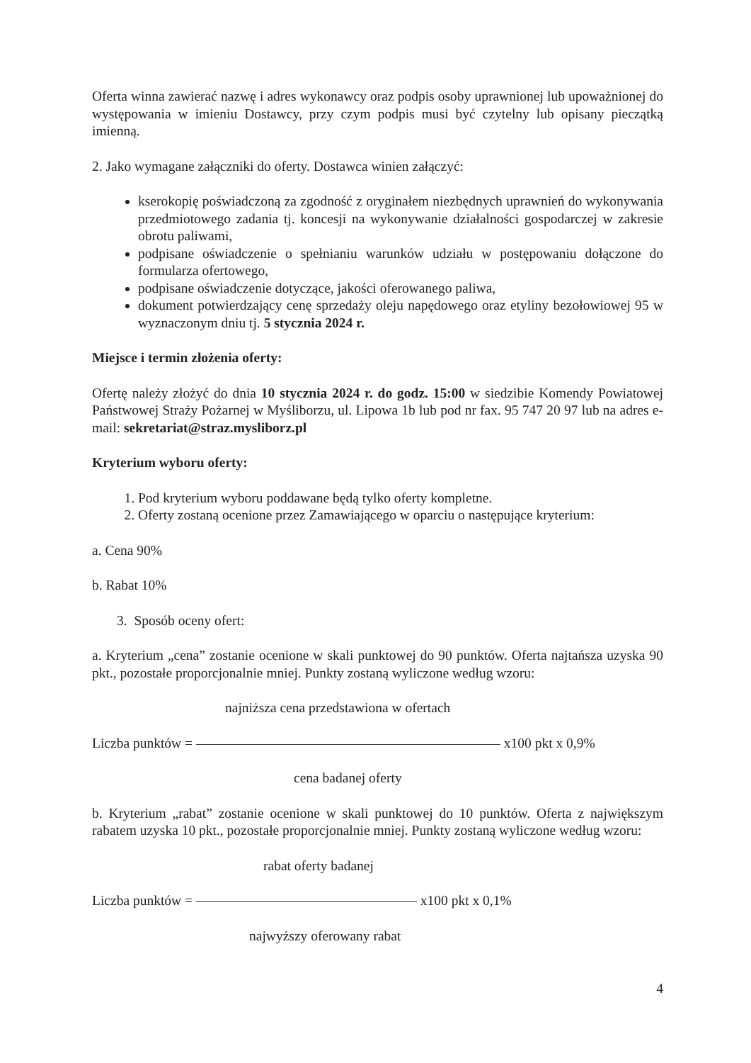Oferta winna zawierać nazwę i adres wykonawcy oraz podpis osoby uprawnionej lub upoważnionej do występowania w imieniu Dostawcy, przy czym podpis musi być czytelny lub opisany pieczątką imienną.
2. Jako wymagane załączniki do oferty. Dostawca winien załączyć:
kserokopię poświadczoną za zgodność z oryginałem niezbędnych uprawnień do wykonywania przedmiotowego zadania tj. koncesji na wykonywanie działalności gospodarczej w zakresie obrotu paliwami,
podpisane oświadczenie o spełnianiu warunków udziału w postępowaniu dołączone do formularza ofertowego,
podpisane oświadczenie dotyczące, jakości oferowanego paliwa,
dokument potwierdzający cenę sprzedaży oleju napędowego oraz etyliny bezołowiowej 95 w wyznaczonym dniu tj. 5 stycznia 2024 r.
Miejsce i termin złożenia oferty:
Ofertę należy złożyć do dnia 10 stycznia 2024 r. do godz. 15:00 w siedzibie Komendy Powiatowej Państwowej Straży Pożarnej w Myśliborzu, ul. Lipowa 1b lub pod nr fax. 95 747 20 97 lub na adres e-mail: sekretariat@straz.mysliborz.pl
Kryterium wyboru oferty:
1. Pod kryterium wyboru poddawane będą tylko oferty kompletne.
2. Oferty zostaną ocenione przez Zamawiającego w oparciu o następujące kryterium:
a. Cena 90%
b. Rabat 10%
3. Sposób oceny ofert:
a. Kryterium „cena” zostanie ocenione w skali punktowej do 90 punktów. Oferta najtańsza uzyska 90 pkt., pozostałe proporcjonalnie mniej. Punkty zostaną wyliczone według wzoru:
najniższa cena przedstawiona w ofertach
Liczba punktów = x100 pkt x 0,9%
cena badanej oferty
b. Kryterium „rabat” zostanie ocenione w skali punktowej do 10 punktów. Oferta z największym rabatem uzyska 10 pkt., pozostałe proporcjonalnie mniej. Punkty zostaną wyliczone według wzoru:
rabat oferty badanej
Liczba punktów = x100 pkt x 0,1%
najwyższy oferowany rabat
4